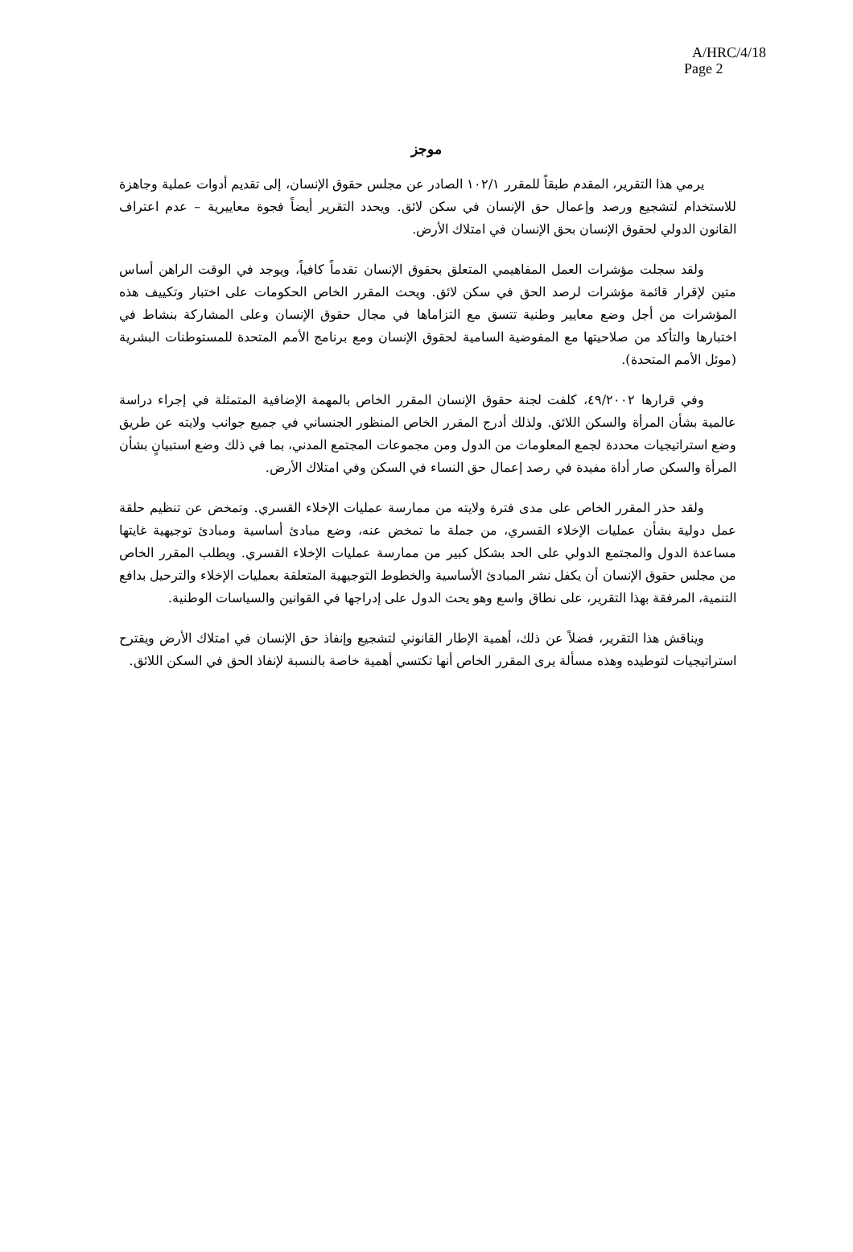A/HRC/4/18
Page 2
موجز
يرمي هذا التقرير، المقدم طبقاً للمقرر ١٠٢/١ الصادر عن مجلس حقوق الإنسان، إلى تقديم أدوات عملية وجاهزة للاستخدام لتشجيع ورصد وإعمال حق الإنسان في سكن لائق. ويحدد التقرير أيضاً فجوة معاييرية – عدم اعتراف القانون الدولي لحقوق الإنسان بحق الإنسان في امتلاك الأرض.
ولقد سجلت مؤشرات العمل المفاهيمي المتعلق بحقوق الإنسان تقدماً كافياً، ويوجد في الوقت الراهن أساس متين لإقرار قائمة مؤشرات لرصد الحق في سكن لائق. ويحث المقرر الخاص الحكومات على اختبار وتكييف هذه المؤشرات من أجل وضع معايير وطنية تتسق مع التزاماها في مجال حقوق الإنسان وعلى المشاركة بنشاط في اختبارها والتأكد من صلاحيتها مع المفوضية السامية لحقوق الإنسان ومع برنامج الأمم المتحدة للمستوطنات البشرية (موئل الأمم المتحدة).
وفي قرارها ٤٩/٢٠٠٢، كلفت لجنة حقوق الإنسان المقرر الخاص بالمهمة الإضافية المتمثلة في إجراء دراسة عالمية بشأن المرأة والسكن اللائق. ولذلك أدرج المقرر الخاص المنظور الجنساني في جميع جوانب ولايته عن طريق وضع استراتيجيات محددة لجمع المعلومات من الدول ومن مجموعات المجتمع المدني، بما في ذلك وضع استبيانٍ بشأن المرأة والسكن صار أداة مفيدة في رصد إعمال حق النساء في السكن وفي امتلاك الأرض.
ولقد حذر المقرر الخاص على مدى فترة ولايته من ممارسة عمليات الإخلاء القسري. وتمخض عن تنظيم حلقة عمل دولية بشأن عمليات الإخلاء القسري، من جملة ما تمخض عنه، وضع مبادئ أساسية ومبادئ توجيهية غايتها مساعدة الدول والمجتمع الدولي على الحد بشكل كبير من ممارسة عمليات الإخلاء القسري. ويطلب المقرر الخاص من مجلس حقوق الإنسان أن يكفل نشر المبادئ الأساسية والخطوط التوجيهية المتعلقة بعمليات الإخلاء والترحيل بدافع التنمية، المرفقة بهذا التقرير، على نطاق واسع وهو يحث الدول على إدراجها في القوانين والسياسات الوطنية.
ويناقش هذا التقرير، فضلاً عن ذلك، أهمية الإطار القانوني لتشجيع وإنفاذ حق الإنسان في امتلاك الأرض ويقترح استراتيجيات لتوطيده وهذه مسألة يرى المقرر الخاص أنها تكتسي أهمية خاصة بالنسبة لإنفاذ الحق في السكن اللائق.